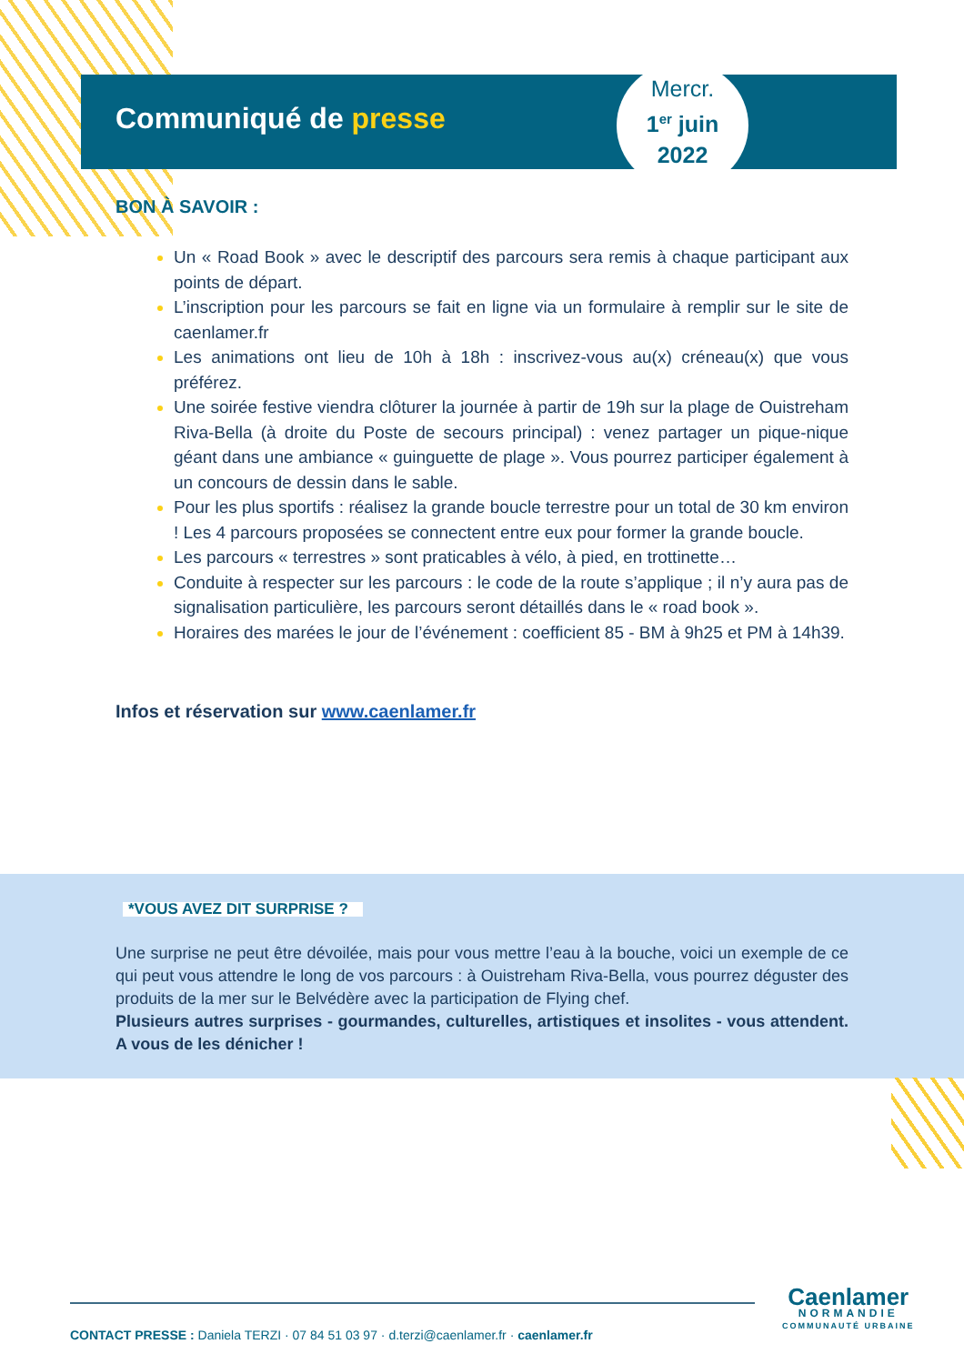Communiqué de presse
Mercr.
1<sup>er</sup> juin
2022
BON À SAVOIR :
Un « Road Book » avec le descriptif des parcours sera remis à chaque participant aux points de départ.
L’inscription pour les parcours se fait en ligne via un formulaire à remplir sur le site de caenlamer.fr
Les animations ont lieu de 10h à 18h : inscrivez-vous au(x) créneau(x) que vous préférez.
Une soirée festive viendra clôturer la journée à partir de 19h sur la plage de Ouistreham Riva-Bella (à droite du Poste de secours principal) : venez partager un pique-nique géant dans une ambiance « guinguette de plage ». Vous pourrez participer également à un concours de dessin dans le sable.
Pour les plus sportifs : réalisez la grande boucle terrestre pour un total de 30 km environ ! Les 4 parcours proposées se connectent entre eux pour former la grande boucle.
Les parcours « terrestres » sont praticables à vélo, à pied, en trottinette…
Conduite à respecter sur les parcours : le code de la route s’applique ; il n’y aura pas de signalisation particulière, les parcours seront détaillés dans le « road book ».
Horaires des marées le jour de l’événement : coefficient 85 - BM à 9h25 et PM à 14h39.
Infos et réservation sur www.caenlamer.fr
*VOUS AVEZ DIT SURPRISE ?
Une surprise ne peut être dévoilée, mais pour vous mettre l’eau à la bouche, voici un exemple de ce qui peut vous attendre le long de vos parcours : à Ouistreham Riva-Bella, vous pourrez déguster des produits de la mer sur le Belvédère avec la participation de Flying chef.
Plusieurs autres surprises - gourmandes, culturelles, artistiques et insolites - vous attendent. A vous de les dénicher !
CONTACT PRESSE : Daniela TERZI · 07 84 51 03 97 · d.terzi@caenlamer.fr · caenlamer.fr
Caenlamer
NORMANDIE
COMMUNAUTÉ URBAINE